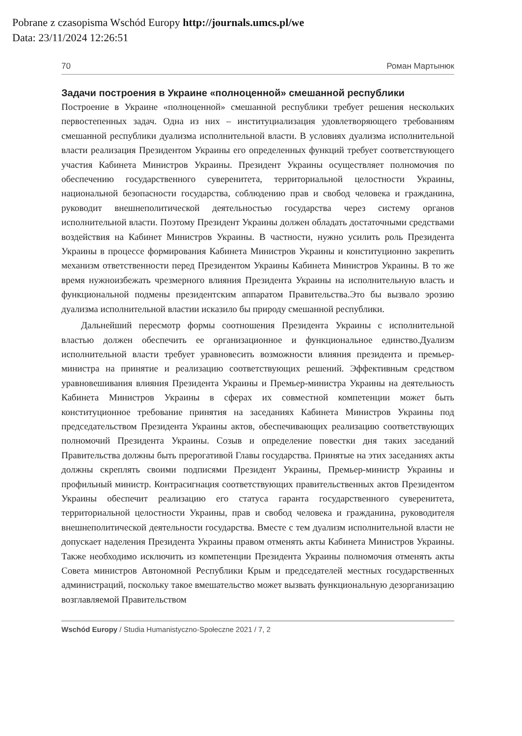Pobrane z czasopisma Wschód Europy http://journals.umcs.pl/we
Data: 23/11/2024 12:26:51
70 Роман Мартынюк
Задачи построения в Украине «полноценной» смешанной республики
Построение в Украине «полноценной» смешанной республики требует решения нескольких первостепенных задач. Одна из них – институциализация удовлетворяющего требованиям смешанной республики дуализма исполнительной власти. В условиях дуализма исполнительной власти реализация Президентом Украины его определенных функций требует соответствующего участия Кабинета Министров Украины. Президент Украины осуществляет полномочия по обеспечению государственного суверенитета, территориальной целостности Украины, национальной безопасности государства, соблюдению прав и свобод человека и гражданина, руководит внешнеполитической деятельностью государства через систему органов исполнительной власти. Поэтому Президент Украины должен обладать достаточными средствами воздействия на Кабинет Министров Украины. В частности, нужно усилить роль Президента Украины в процессе формирования Кабинета Министров Украины и конституционно закрепить механизм ответственности перед Президентом Украины Кабинета Министров Украины. В то же время нужноизбежать чрезмерного влияния Президента Украины на исполнительную власть и функциональной подмены президентским аппаратом Правительства.Это бы вызвало эрозию дуализма исполнительной властии исказило бы природу смешанной республики.
Дальнейший пересмотр формы соотношения Президента Украины с исполнительной властью должен обеспечить ее организационное и функциональное единство.Дуализм исполнительной власти требует уравновесить возможности влияния президента и премьер-министра на принятие и реализацию соответствующих решений. Эффективным средством уравновешивания влияния Президента Украины и Премьер-министра Украины на деятельность Кабинета Министров Украины в сферах их совместной компетенции может быть конституционное требование принятия на заседаниях Кабинета Министров Украины под председательством Президента Украины актов, обеспечивающих реализацию соответствующих полномочий Президента Украины. Созыв и определение повестки дня таких заседаний Правительства должны быть прерогативой Главы государства. Принятые на этих заседаниях акты должны скреплять своими подписями Президент Украины, Премьер-министр Украины и профильный министр. Контрасигнация соответствующих правительственных актов Президентом Украины обеспечит реализацию его статуса гаранта государственного суверенитета, территориальной целостности Украины, прав и свобод человека и гражданина, руководителя внешнеполитической деятельности государства. Вместе с тем дуализм исполнительной власти не допускает наделения Президента Украины правом отменять акты Кабинета Министров Украины. Также необходимо исключить из компетенции Президента Украины полномочия отменять акты Совета министров Автономной Республики Крым и председателей местных государственных администраций, поскольку такое вмешательство может вызвать функциональную дезорганизацию возглавляемой Правительством
Wschód Europy / Studia Humanistyczno-Społeczne 2021 / 7, 2